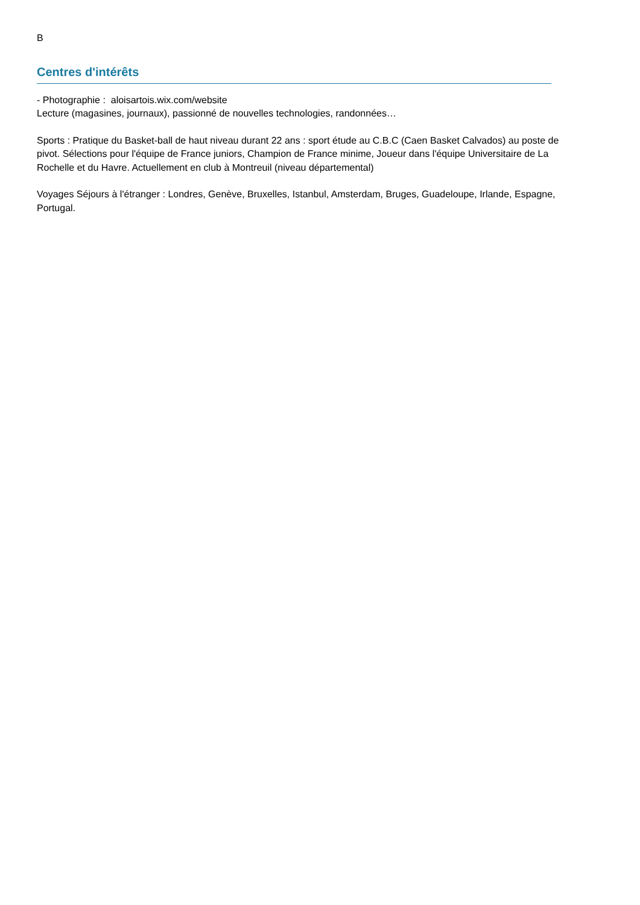B
Centres d'intérêts
- Photographie : aloisartois.wix.com/website
Lecture (magasines, journaux), passionné de nouvelles technologies, randonnées…
Sports : Pratique du Basket-ball de haut niveau durant 22 ans : sport étude au C.B.C (Caen Basket Calvados) au poste de pivot. Sélections pour l'équipe de France juniors, Champion de France minime, Joueur dans l'équipe Universitaire de La Rochelle et du Havre. Actuellement en club à Montreuil (niveau départemental)
Voyages Séjours à l'étranger : Londres, Genève, Bruxelles, Istanbul, Amsterdam, Bruges, Guadeloupe, Irlande, Espagne, Portugal.